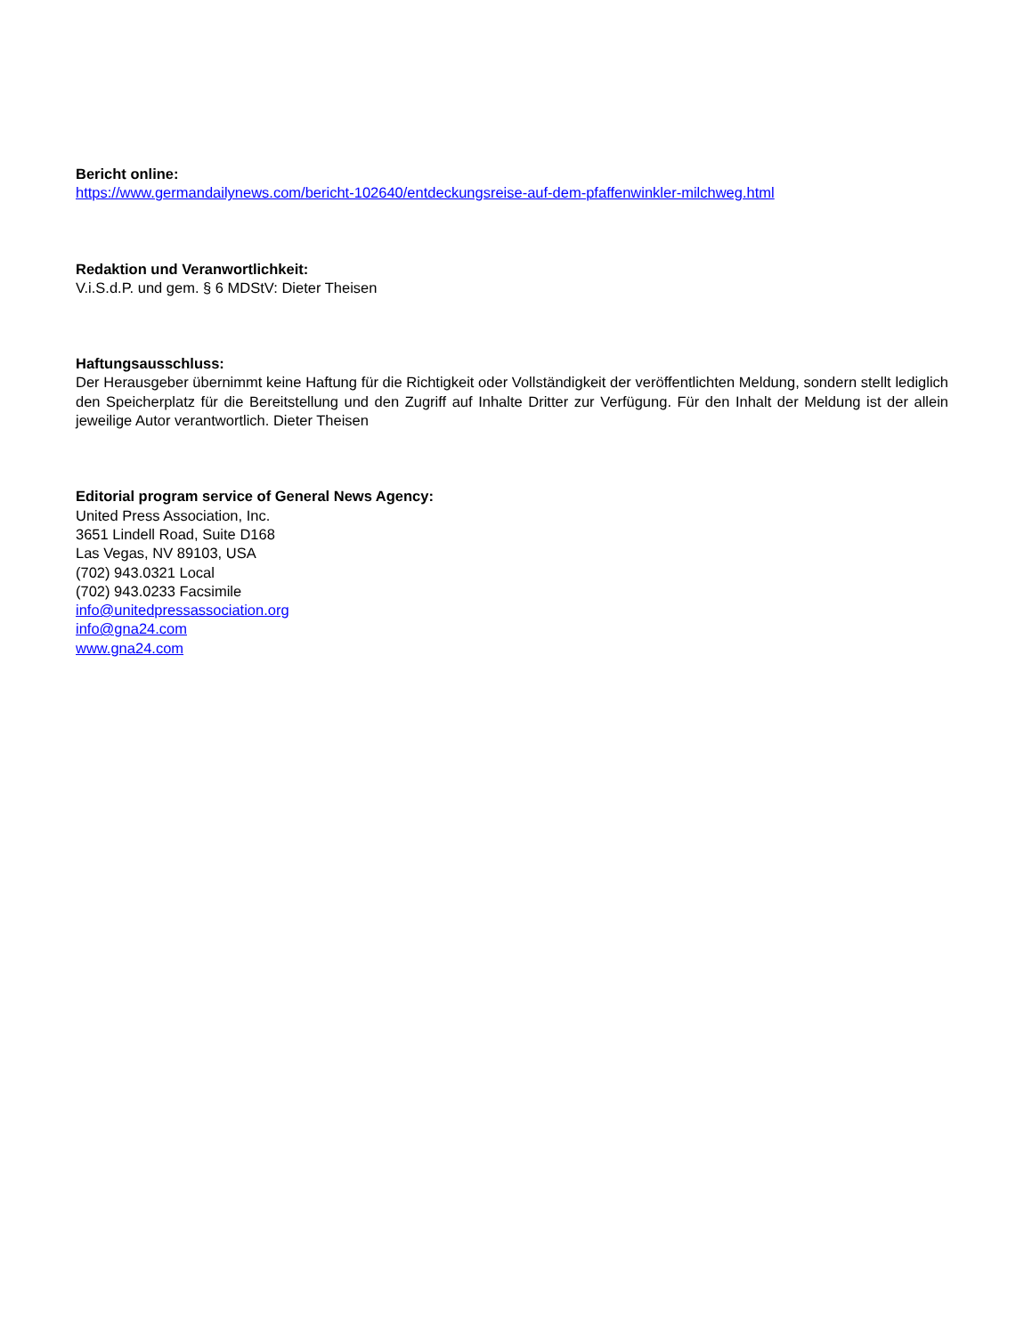Bericht online:
https://www.germandailynews.com/bericht-102640/entdeckungsreise-auf-dem-pfaffenwinkler-milchweg.html
Redaktion und Veranwortlichkeit:
V.i.S.d.P. und gem. § 6 MDStV: Dieter Theisen
Haftungsausschluss:
Der Herausgeber übernimmt keine Haftung für die Richtigkeit oder Vollständigkeit der veröffentlichten Meldung, sondern stellt lediglich den Speicherplatz für die Bereitstellung und den Zugriff auf Inhalte Dritter zur Verfügung. Für den Inhalt der Meldung ist der allein jeweilige Autor verantwortlich. Dieter Theisen
Editorial program service of General News Agency:
United Press Association, Inc.
3651 Lindell Road, Suite D168
Las Vegas, NV 89103, USA
(702) 943.0321 Local
(702) 943.0233 Facsimile
info@unitedpressassociation.org
info@gna24.com
www.gna24.com